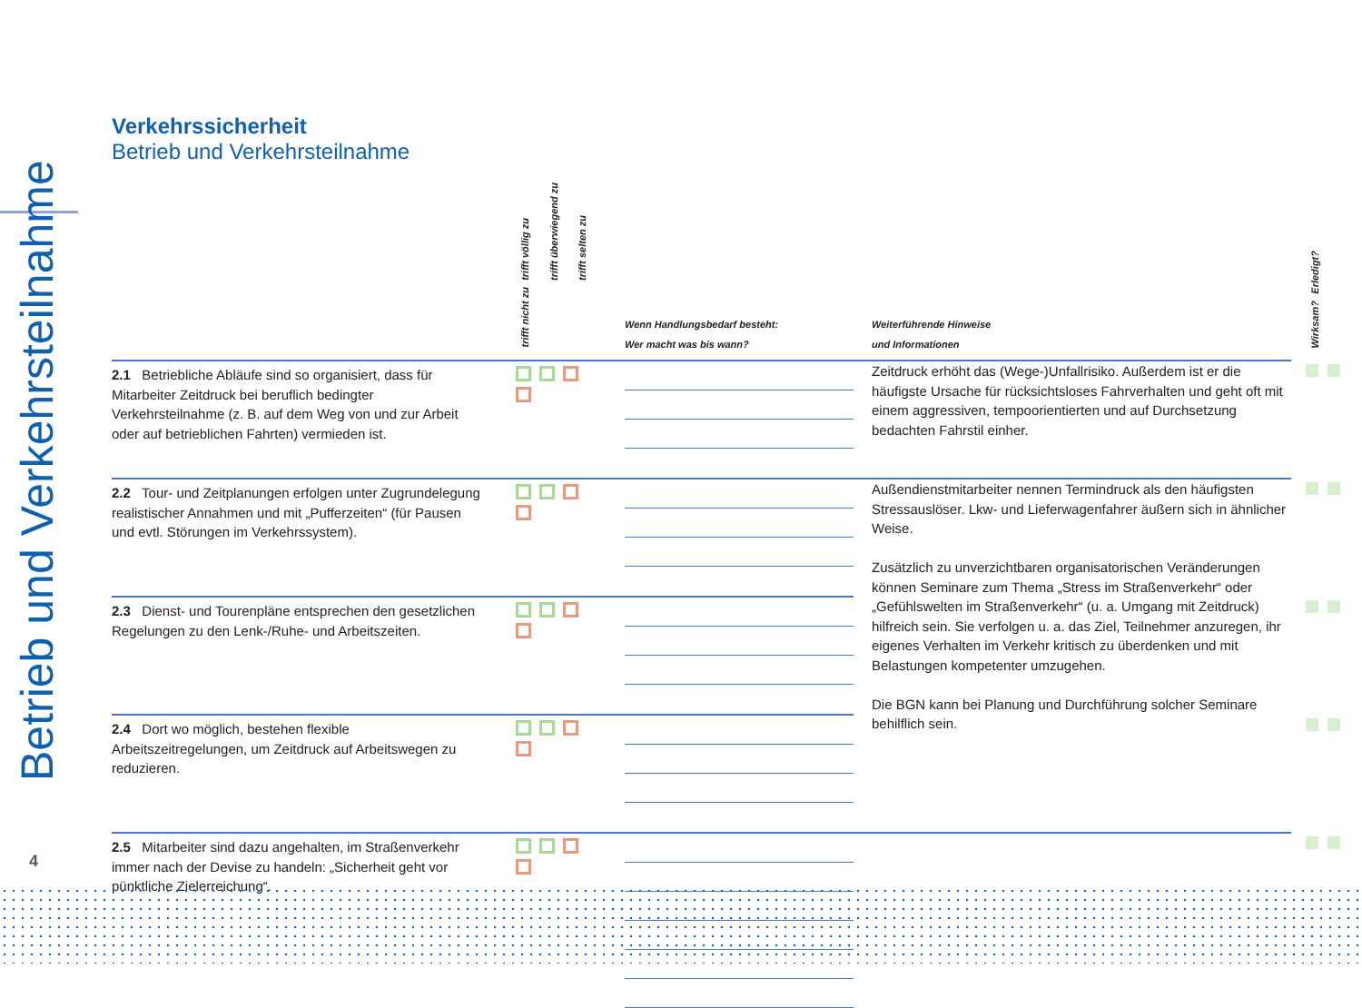Betrieb und Verkehrsteilnahme
Verkehrssicherheit
Betrieb und Verkehrsteilnahme
| | trifft völlig zu trifft überwiegend zu trifft selten zu trifft nicht zu | Wenn Handlungsbedarf besteht: Wer macht was bis wann? | Weiterführende Hinweise und Informationen | Erledigt? Wirksam? |
| --- | --- | --- | --- | --- |
| 2.1 Betriebliche Abläufe sind so organisiert, dass für Mitarbeiter Zeitdruck bei beruflich bedingter Verkehrsteilnahme (z. B. auf dem Weg von und zur Arbeit oder auf betrieblichen Fahrten) vermieden ist. | | | Zeitdruck erhöht das (Wege-)Unfallrisiko. Außerdem ist er die häufigste Ursache für rücksichtsloses Fahrverhalten und geht oft mit einem aggressiven, tempoorientierten und auf Durchsetzung bedachten Fahrstil einher. | |
| 2.2 Tour- und Zeitplanungen erfolgen unter Zugrundelegung realistischer Annahmen und mit „Pufferzeiten“ (für Pausen und evtl. Störungen im Verkehrssystem). | | | Außendienstmitarbeiter nennen Termindruck als den häufigsten Stressauslöser. Lkw- und Lieferwagenfahrer äußern sich in ähnlicher Weise. Zusätzlich zu unverzichtbaren organisatorischen Veränderungen können Seminare zum Thema „Stress im Straßenverkehr“ oder „Gefühlswelten im Straßenverkehr“ (u. a. Umgang mit Zeitdruck) hilfreich sein. Sie verfolgen u. a. das Ziel, Teilnehmer anzuregen, ihr eigenes Verhalten im Verkehr kritisch zu überdenken und mit Belastungen kompetenter umzugehen. Die BGN kann bei Planung und Durchführung solcher Seminare behilflich sein. | |
| 2.3 Dienst- und Tourenpläne entsprechen den gesetzlichen Regelungen zu den Lenk-/Ruhe- und Arbeitszeiten. | | | | |
| 2.4 Dort wo möglich, bestehen flexible Arbeitszeitregelungen, um Zeitdruck auf Arbeitswegen zu reduzieren. | | | | |
| 2.5 Mitarbeiter sind dazu angehalten, im Straßenverkehr immer nach der Devise zu handeln: „Sicherheit geht vor pünktliche Zielerreichung“. | | | | |
4